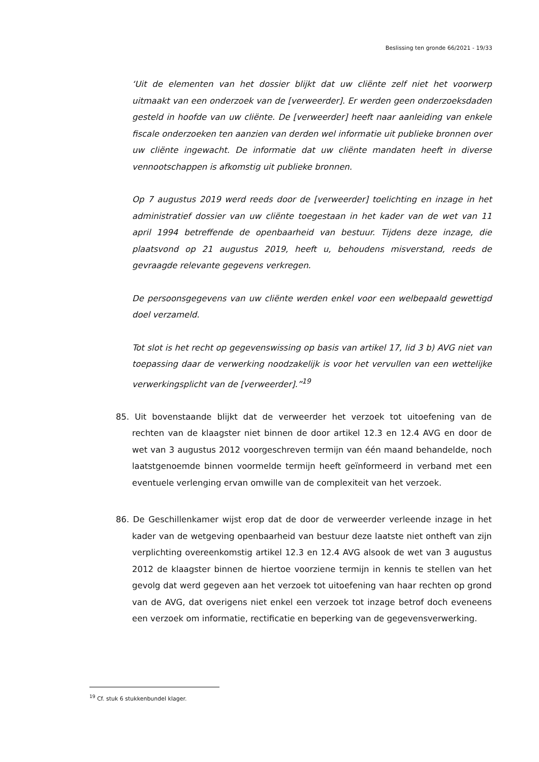Beslissing ten gronde 66/2021 - 19/33
‘Uit de elementen van het dossier blijkt dat uw cliënte zelf niet het voorwerp uitmaakt van een onderzoek van de [verweerder]. Er werden geen onderzoeksdaden gesteld in hoofde van uw cliënte. De [verweerder] heeft naar aanleiding van enkele fiscale onderzoeken ten aanzien van derden wel informatie uit publieke bronnen over uw cliënte ingewacht. De informatie dat uw cliënte mandaten heeft in diverse vennootschappen is afkomstig uit publieke bronnen.
Op 7 augustus 2019 werd reeds door de [verweerder] toelichting en inzage in het administratief dossier van uw cliënte toegestaan in het kader van de wet van 11 april 1994 betreffende de openbaarheid van bestuur. Tijdens deze inzage, die plaatsvond op 21 augustus 2019, heeft u, behoudens misverstand, reeds de gevraagde relevante gegevens verkregen.
De persoonsgegevens van uw cliënte werden enkel voor een welbepaald gewettigd doel verzameld.
Tot slot is het recht op gegevenswissing op basis van artikel 17, lid 3 b) AVG niet van toepassing daar de verwerking noodzakelijk is voor het vervullen van een wettelijke verwerkingsplicht van de [verweerder].”<sup>19</sup>
85. Uit bovenstaande blijkt dat de verweerder het verzoek tot uitoefening van de rechten van de klaagster niet binnen de door artikel 12.3 en 12.4 AVG en door de wet van 3 augustus 2012 voorgeschreven termijn van één maand behandelde, noch laatstgenoemde binnen voormelde termijn heeft geïnformeerd in verband met een eventuele verlenging ervan omwille van de complexiteit van het verzoek.
86. De Geschillenkamer wijst erop dat de door de verweerder verleende inzage in het kader van de wetgeving openbaarheid van bestuur deze laatste niet ontheft van zijn verplichting overeenkomstig artikel 12.3 en 12.4 AVG alsook de wet van 3 augustus 2012 de klaagster binnen de hiertoe voorziene termijn in kennis te stellen van het gevolg dat werd gegeven aan het verzoek tot uitoefening van haar rechten op grond van de AVG, dat overigens niet enkel een verzoek tot inzage betrof doch eveneens een verzoek om informatie, rectificatie en beperking van de gegevensverwerking.
<sup>19</sup> Cf. stuk 6 stukkenbundel klager.